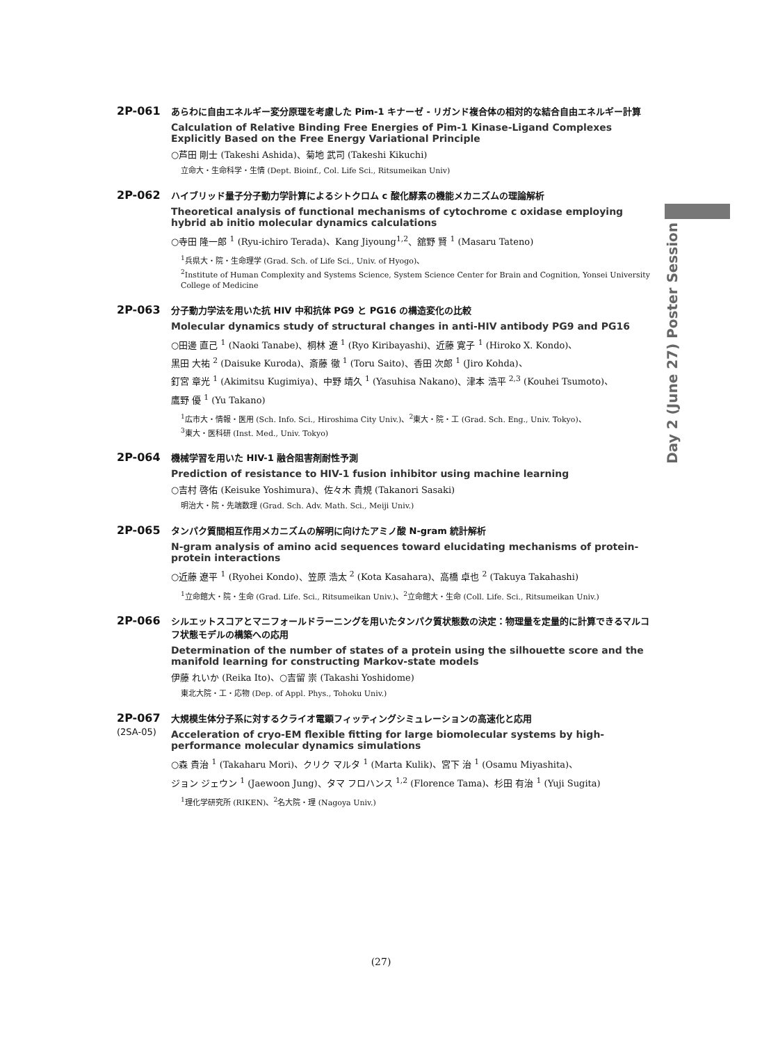Day 2 (June 27) Poster Session
2P-061
あらわに自由エネルギー変分原理を考慮した Pim-1 キナーゼ - リガンド複合体の相対的な結合自由エネルギー計算
Calculation of Relative Binding Free Energies of Pim-1 Kinase-Ligand Complexes Explicitly Based on the Free Energy Variational Principle
○芦田 剛士 (Takeshi Ashida)、菊地 武司 (Takeshi Kikuchi)
立命大・生命科学・生情 (Dept. Bioinf., Col. Life Sci., Ritsumeikan Univ)
2P-062
ハイブリッド量子分子動力学計算によるシトクロム c 酸化酵素の機能メカニズムの理論解析
Theoretical analysis of functional mechanisms of cytochrome c oxidase employing hybrid ab initio molecular dynamics calculations
○寺田 隆一郎 <sup>1</sup> (Ryu-ichiro Terada)、Kang Jiyoung<sup>1,2</sup>、舘野 賢 <sup>1</sup> (Masaru Tateno)
<sup>1</sup> 兵県大・院・生命理学 (Grad. Sch. of Life Sci., Univ. of Hyogo)、
<sup>2</sup> Institute of Human Complexity and Systems Science, System Science Center for Brain and Cognition, Yonsei University College of Medicine
2P-063
分子動力学法を用いた抗 HIV 中和抗体 PG9 と PG16 の構造変化の比較
Molecular dynamics study of structural changes in anti-HIV antibody PG9 and PG16
○田邊 直己 <sup>1</sup> (Naoki Tanabe)、桐林 遼 <sup>1</sup> (Ryo Kiribayashi)、近藤 寛子 <sup>1</sup> (Hiroko X. Kondo)、
黒田 大祐 <sup>2</sup> (Daisuke Kuroda)、斎藤 徹 <sup>1</sup> (Toru Saito)、香田 次郎 <sup>1</sup> (Jiro Kohda)、
釘宮 章光 <sup>1</sup> (Akimitsu Kugimiya)、中野 靖久 <sup>1</sup> (Yasuhisa Nakano)、津本 浩平 <sup>2,3</sup> (Kouhei Tsumoto)、
鷹野 優 <sup>1</sup> (Yu Takano)
<sup>1</sup> 広市大・情報・医用 (Sch. Info. Sci., Hiroshima City Univ.)、<sup>2</sup>東大・院・工 (Grad. Sch. Eng., Univ. Tokyo)、
<sup>3</sup> 東大・医科研 (Inst. Med., Univ. Tokyo)
2P-064
機械学習を用いた HIV-1 融合阻害剤耐性予測
Prediction of resistance to HIV-1 fusion inhibitor using machine learning
○吉村 啓佑 (Keisuke Yoshimura)、佐々木 貴規 (Takanori Sasaki)
明治大・院・先端数理 (Grad. Sch. Adv. Math. Sci., Meiji Univ.)
2P-065
タンパク質間相互作用メカニズムの解明に向けたアミノ酸 N-gram 統計解析
N-gram analysis of amino acid sequences toward elucidating mechanisms of protein-protein interactions
○近藤 遼平 <sup>1</sup> (Ryohei Kondo)、笠原 浩太 <sup>2</sup> (Kota Kasahara)、高橋 卓也 <sup>2</sup> (Takuya Takahashi)
<sup>1</sup> 立命館大・院・生命 (Grad. Life. Sci., Ritsumeikan Univ.)、<sup>2</sup>立命館大・生命 (Coll. Life. Sci., Ritsumeikan Univ.)
2P-066
シルエットスコアとマニフォールドラーニングを用いたタンパク質状態数の決定：物理量を定量的に計算できるマルコフ状態モデルの構築への応用
Determination of the number of states of a protein using the silhouette score and the manifold learning for constructing Markov-state models
伊藤 れいか (Reika Ito)、○吉留 崇 (Takashi Yoshidome)
東北大院・工・応物 (Dep. of Appl. Phys., Tohoku Univ.)
2P-067
(2SA-05)
大規模生体分子系に対するクライオ電顕フィッティングシミュレーションの高速化と応用
Acceleration of cryo-EM flexible fitting for large biomolecular systems by high-performance molecular dynamics simulations
○森 貴治 <sup>1</sup> (Takaharu Mori)、クリク マルタ <sup>1</sup> (Marta Kulik)、宮下 治 <sup>1</sup> (Osamu Miyashita)、
ジョン ジェウン <sup>1</sup> (Jaewoon Jung)、タマ フロハンス <sup>1,2</sup> (Florence Tama)、杉田 有治 <sup>1</sup> (Yuji Sugita)
<sup>1</sup> 理化学研究所 (RIKEN)、<sup>2</sup>名大院・理 (Nagoya Univ.)
(27)